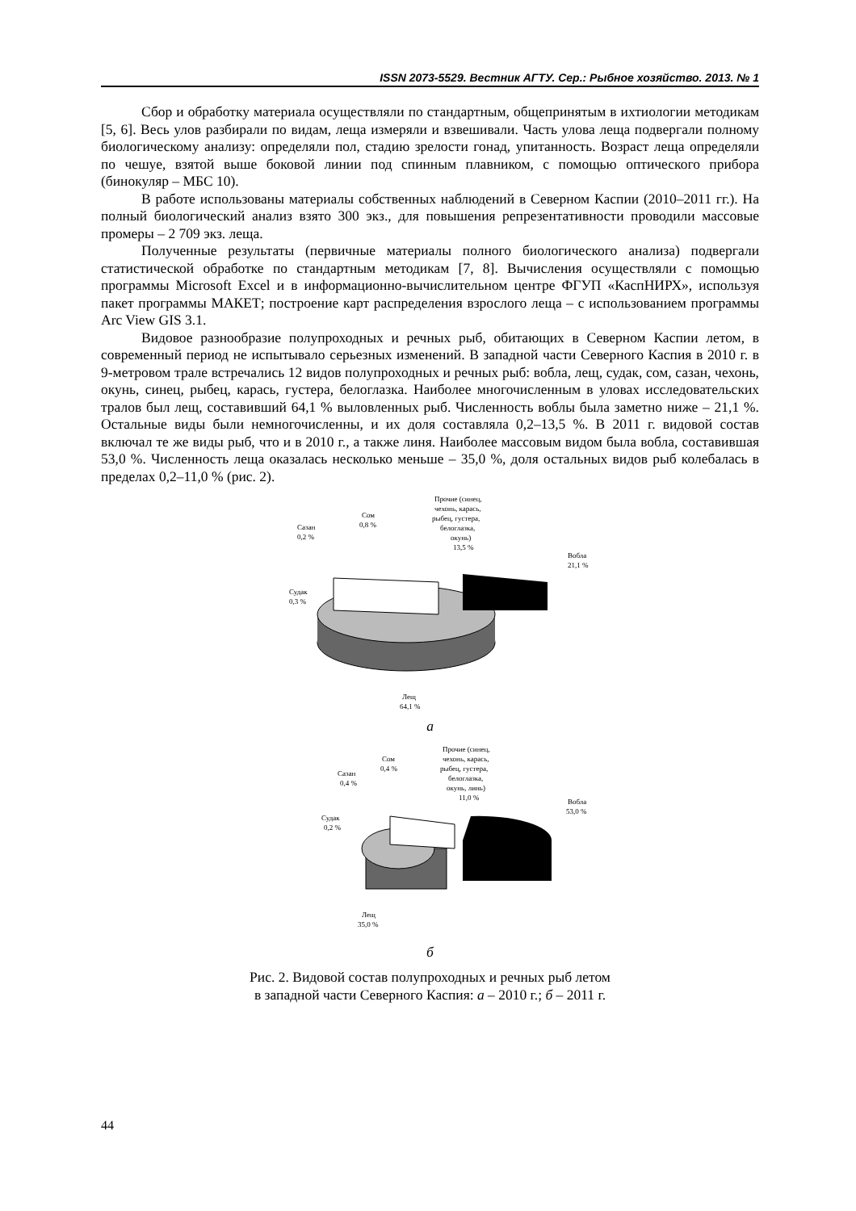ISSN 2073-5529. Вестник АГТУ. Сер.: Рыбное хозяйство. 2013. № 1
Сбор и обработку материала осуществляли по стандартным, общепринятым в ихтиологии методикам [5, 6]. Весь улов разбирали по видам, леща измеряли и взвешивали. Часть улова леща подвергали полному биологическому анализу: определяли пол, стадию зрелости гонад, упитанность. Возраст леща определяли по чешуе, взятой выше боковой линии под спинным плавником, с помощью оптического прибора (бинокуляр – МБС 10).
В работе использованы материалы собственных наблюдений в Северном Каспии (2010–2011 гг.). На полный биологический анализ взято 300 экз., для повышения репрезентативности проводили массовые промеры – 2 709 экз. леща.
Полученные результаты (первичные материалы полного биологического анализа) подвергали статистической обработке по стандартным методикам [7, 8]. Вычисления осуществляли с помощью программы Microsoft Excel и в информационно-вычислительном центре ФГУП «КаспНИРХ», используя пакет программы МАКЕТ; построение карт распределения взрослого леща – с использованием программы Arc View GIS 3.1.
Видовое разнообразие полупроходных и речных рыб, обитающих в Северном Каспии летом, в современный период не испытывало серьезных изменений. В западной части Северного Каспия в 2010 г. в 9-метровом трале встречались 12 видов полупроходных и речных рыб: вобла, лещ, судак, сом, сазан, чехонь, окунь, синец, рыбец, карась, густера, белоглазка. Наиболее многочисленным в уловах исследовательских тралов был лещ, составивший 64,1 % выловленных рыб. Численность воблы была заметно ниже – 21,1 %. Остальные виды были немногочисленны, и их доля составляла 0,2–13,5 %. В 2011 г. видовой состав включал те же виды рыб, что и в 2010 г., а также линя. Наиболее массовым видом была вобла, составившая 53,0 %. Численность леща оказалась несколько меньше – 35,0 %, доля остальных видов рыб колебалась в пределах 0,2–11,0 % (рис. 2).
Прочие (синец,
чехонь, карась,
рыбец, густера,
белоглазка,
окунь)
13,5 %
Сом
0,8 %
Сазан
0,2 %
Вобла
21,1 %
Судак
0,3 %
Лещ
64,1 %
а
Прочие (синец,
чехонь, карась,
рыбец, густера,
белоглазка,
окунь, линь)
11,0 %
Сом
0,4 %
Сазан
0,4 %
Вобла
53,0 %
Судак
0,2 %
Лещ
35,0 %
б
Рис. 2. Видовой состав полупроходных и речных рыб летом
в западной части Северного Каспия: а – 2010 г.; б – 2011 г.
44